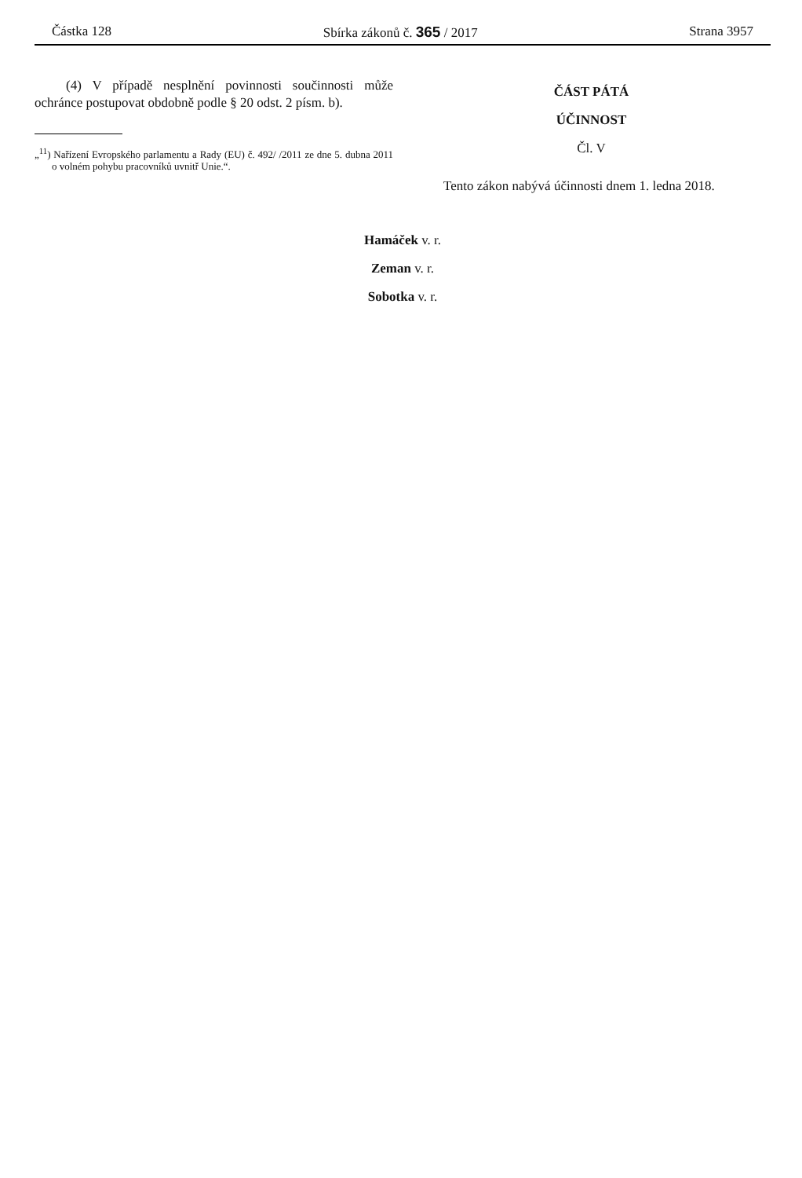Částka 128 Sbírka zákonů č. 365 / 2017 Strana 3957
(4) V případě nesplnění povinnosti součinnosti může ochránce postupovat obdobně podle § 20 odst. 2 písm. b).
„<sup>11</sup>) Nařízení Evropského parlamentu a Rady (EU) č. 492/ /2011 ze dne 5. dubna 2011 o volném pohybu pracovníků uvnitř Unie.“.
ČÁST PÁTÁ
ÚČINNOST
Čl. V
Tento zákon nabývá účinnosti dnem 1. ledna 2018.
Hamáček v. r.
Zeman v. r.
Sobotka v. r.